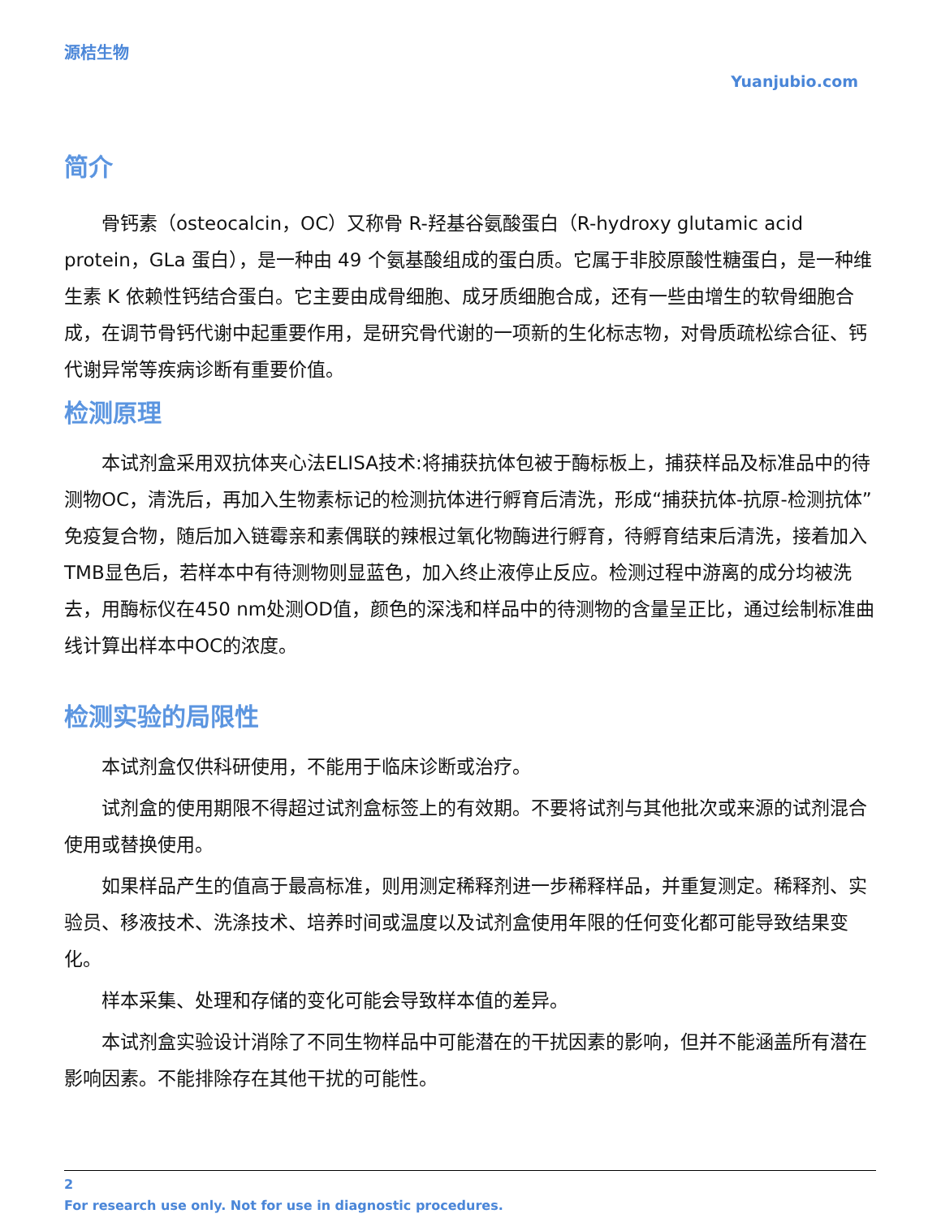源桔生物
Yuanjubio.com
简介
骨钙素（osteocalcin，OC）又称骨 R-羟基谷氨酸蛋白（R-hydroxy glutamic acid protein，GLa 蛋白），是一种由 49 个氨基酸组成的蛋白质。它属于非胶原酸性糖蛋白，是一种维生素 K 依赖性钙结合蛋白。它主要由成骨细胞、成牙质细胞合成，还有一些由增生的软骨细胞合成，在调节骨钙代谢中起重要作用，是研究骨代谢的一项新的生化标志物，对骨质疏松综合征、钙代谢异常等疾病诊断有重要价值。
检测原理
本试剂盒采用双抗体夹心法ELISA技术:将捕获抗体包被于酶标板上，捕获样品及标准品中的待测物OC，清洗后，再加入生物素标记的检测抗体进行孵育后清洗，形成“捕获抗体-抗原-检测抗体”免疫复合物，随后加入链霉亲和素偶联的辣根过氧化物酶进行孵育，待孵育结束后清洗，接着加入TMB显色后，若样本中有待测物则显蓝色，加入终止液停止反应。检测过程中游离的成分均被洗去，用酶标仪在450 nm处测OD值，颜色的深浅和样品中的待测物的含量呈正比，通过绘制标准曲线计算出样本中OC的浓度。
检测实验的局限性
本试剂盒仅供科研使用，不能用于临床诊断或治疗。
试剂盒的使用期限不得超过试剂盒标签上的有效期。不要将试剂与其他批次或来源的试剂混合使用或替换使用。
如果样品产生的值高于最高标准，则用测定稀释剂进一步稀释样品，并重复测定。稀释剂、实验员、移液技术、洗涤技术、培养时间或温度以及试剂盒使用年限的任何变化都可能导致结果变化。
样本采集、处理和存储的变化可能会导致样本值的差异。
本试剂盒实验设计消除了不同生物样品中可能潜在的干扰因素的影响，但并不能涵盖所有潜在影响因素。不能排除存在其他干扰的可能性。
2
For research use only. Not for use in diagnostic procedures.